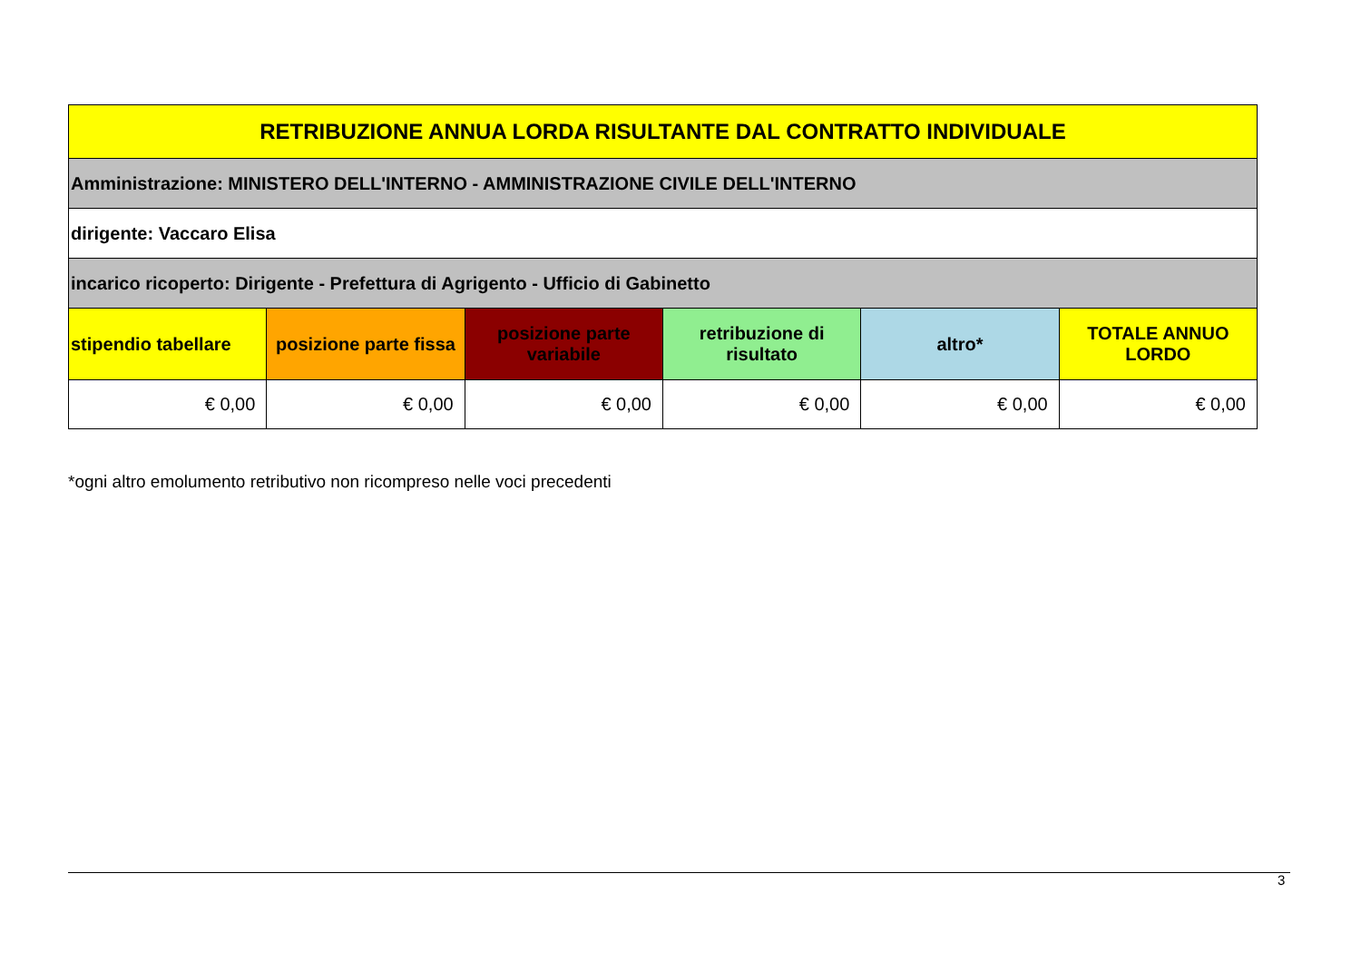| RETRIBUZIONE ANNUA LORDA RISULTANTE DAL CONTRATTO INDIVIDUALE | | | | | |
| --- | --- | --- | --- | --- | --- |
| Amministrazione: MINISTERO DELL'INTERNO - AMMINISTRAZIONE CIVILE DELL'INTERNO | | | | | |
| dirigente: Vaccaro Elisa | | | | | |
| incarico ricoperto: Dirigente - Prefettura di Agrigento - Ufficio di Gabinetto | | | | | |
| stipendio tabellare | posizione parte fissa | posizione parte variabile | retribuzione di risultato | altro* | TOTALE ANNUO LORDO |
| € 0,00 | € 0,00 | € 0,00 | € 0,00 | € 0,00 | € 0,00 |
*ogni altro emolumento retributivo non ricompreso nelle voci precedenti
3